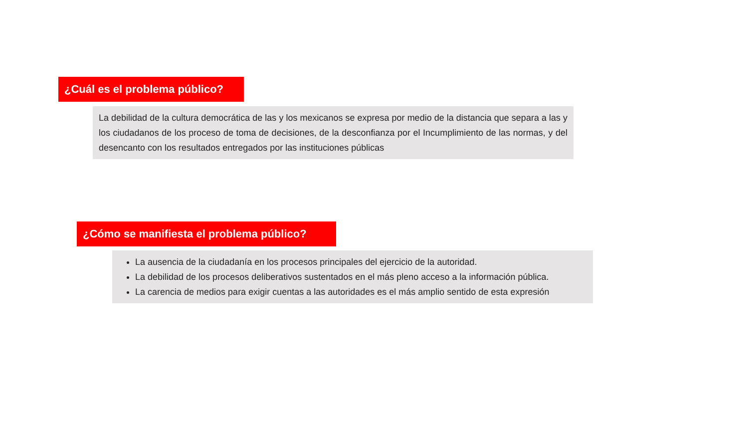¿Cuál es el problema público?
La debilidad de la cultura democrática de las y los mexicanos se expresa por medio de la distancia que separa a las y los ciudadanos de los proceso de toma de decisiones, de la desconfianza por el Incumplimiento de las normas, y del desencanto con los resultados entregados por las instituciones públicas
¿Cómo se manifiesta el problema público?
La ausencia de la ciudadanía en los procesos principales del ejercicio de la autoridad.
La debilidad de los procesos deliberativos sustentados en el más pleno acceso a la información pública.
La carencia de medios para exigir cuentas a las autoridades es el más amplio sentido de esta expresión